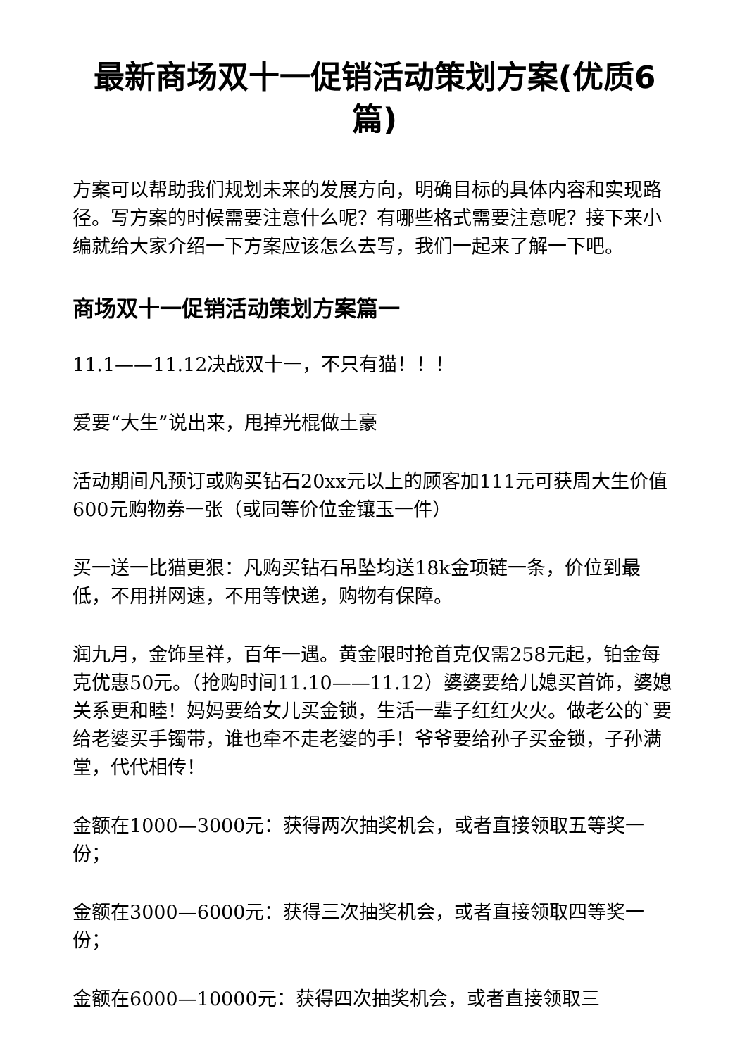最新商场双十一促销活动策划方案(优质6篇)
方案可以帮助我们规划未来的发展方向，明确目标的具体内容和实现路径。写方案的时候需要注意什么呢？有哪些格式需要注意呢？接下来小编就给大家介绍一下方案应该怎么去写，我们一起来了解一下吧。
商场双十一促销活动策划方案篇一
11.1——11.12决战双十一，不只有猫！！！
爱要“大生”说出来，甩掉光棍做土豪
活动期间凡预订或购买钻石20xx元以上的顾客加111元可获周大生价值600元购物券一张（或同等价位金镶玉一件）
买一送一比猫更狠：凡购买钻石吊坠均送18k金项链一条，价位到最低，不用拼网速，不用等快递，购物有保障。
润九月，金饰呈祥，百年一遇。黄金限时抢首克仅需258元起，铂金每克优惠50元。（抢购时间11.10——11.12）婆婆要给儿媳买首饰，婆媳关系更和睦！妈妈要给女儿买金锁，生活一辈子红红火火。做老公的`要给老婆买手镯带，谁也牵不走老婆的手！爷爷要给孙子买金锁，子孙满堂，代代相传！
金额在1000—3000元：获得两次抽奖机会，或者直接领取五等奖一份；
金额在3000—6000元：获得三次抽奖机会，或者直接领取四等奖一份；
金额在6000—10000元：获得四次抽奖机会，或者直接领取三